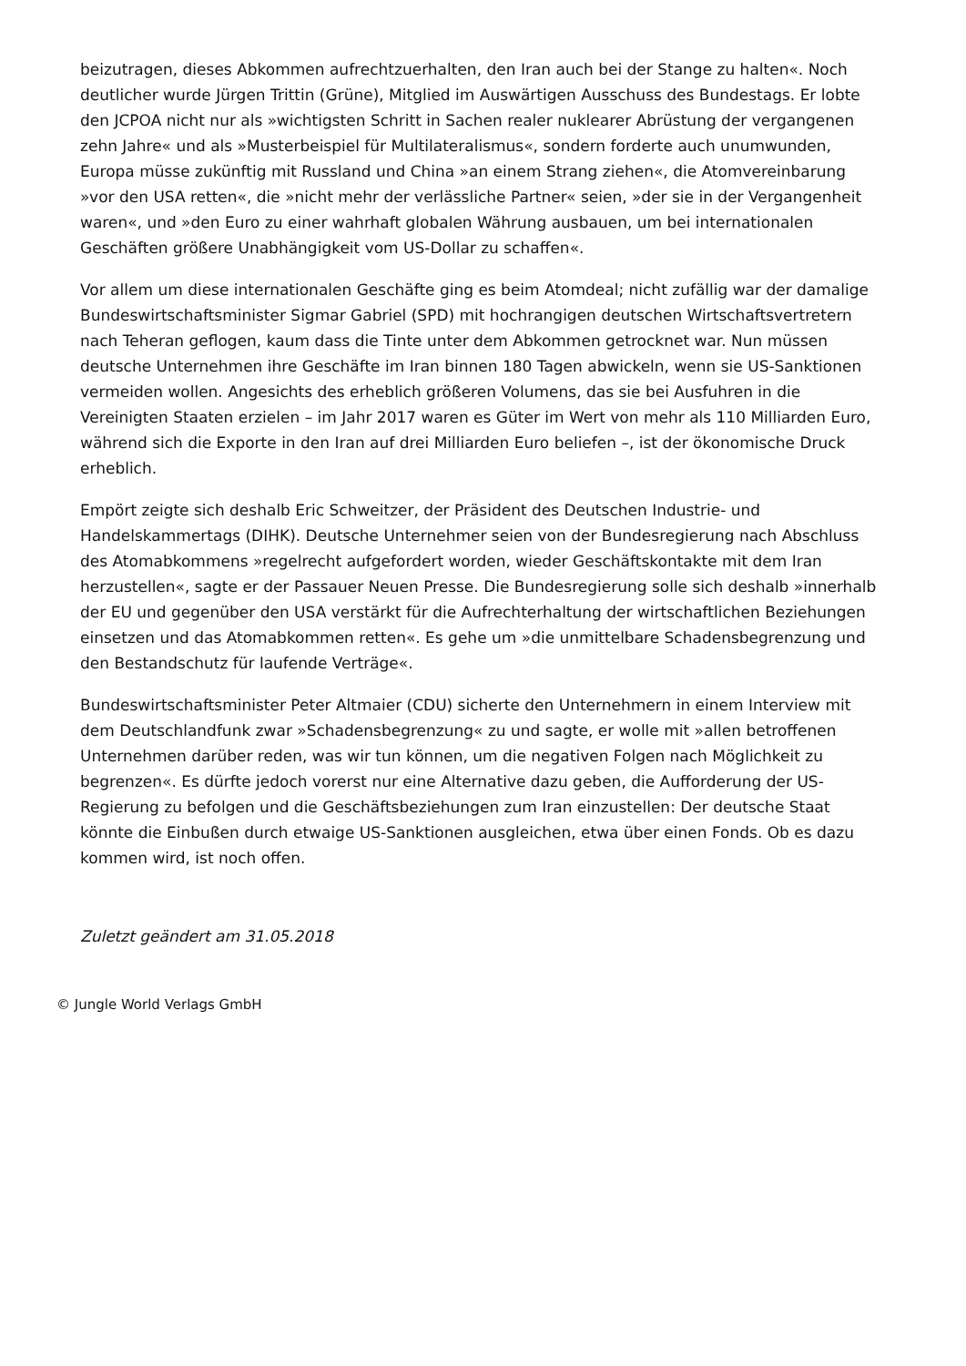beizutragen, dieses Abkommen aufrechtzuerhalten, den Iran auch bei der Stange zu halten«. Noch deutlicher wurde Jürgen Trittin (Grüne), Mitglied im Auswärtigen Ausschuss des Bundestags. Er lobte den JCPOA nicht nur als »wichtigsten Schritt in Sachen realer nuklearer Abrüstung der vergangenen zehn Jahre« und als »Musterbeispiel für Multilateralismus«, sondern forderte auch unumwunden, Europa müsse zukünftig mit Russland und China »an einem Strang ziehen«, die Atomvereinbarung »vor den USA retten«, die »nicht mehr der verlässliche Partner« seien, »der sie in der Vergangenheit waren«, und »den Euro zu einer wahrhaft globalen Währung ausbauen, um bei internationalen Geschäften größere Unabhängigkeit vom US-Dollar zu schaffen«.
Vor allem um diese internationalen Geschäfte ging es beim Atomdeal; nicht zufällig war der damalige Bundeswirtschaftsminister Sigmar Gabriel (SPD) mit hochrangigen deutschen Wirtschaftsvertretern nach Teheran geflogen, kaum dass die Tinte unter dem Abkommen getrocknet war. Nun müssen deutsche Unternehmen ihre Geschäfte im Iran binnen 180 Tagen abwickeln, wenn sie US-Sanktionen vermeiden wollen. Angesichts des erheblich größeren Volumens, das sie bei Ausfuhren in die Vereinigten Staaten erzielen – im Jahr 2017 waren es Güter im Wert von mehr als 110 Milliarden Euro, während sich die Exporte in den Iran auf drei Milliarden Euro beliefen –, ist der ökonomische Druck erheblich.
Empört zeigte sich deshalb Eric Schweitzer, der Präsident des Deutschen Industrie- und Handelskammertags (DIHK). Deutsche Unternehmer seien von der Bundesregierung nach Abschluss des Atomabkommens »regelrecht aufgefordert worden, wieder Geschäftskontakte mit dem Iran herzustellen«, sagte er der Passauer Neuen Presse. Die Bundesregierung solle sich deshalb »innerhalb der EU und gegenüber den USA verstärkt für die Aufrechterhaltung der wirtschaftlichen Beziehungen einsetzen und das Atomabkommen retten«. Es gehe um »die unmittelbare Schadensbegrenzung und den Bestandschutz für laufende Verträge«.
Bundeswirtschaftsminister Peter Altmaier (CDU) sicherte den Unternehmern in einem Interview mit dem Deutschlandfunk zwar »Schadensbegrenzung« zu und sagte, er wolle mit »allen betroffenen Unternehmen darüber reden, was wir tun können, um die negativen Folgen nach Möglichkeit zu begrenzen«. Es dürfte jedoch vorerst nur eine Alternative dazu geben, die Aufforderung der US-Regierung zu befolgen und die Geschäftsbeziehungen zum Iran einzustellen: Der deutsche Staat könnte die Einbußen durch etwaige US-Sanktionen ausgleichen, etwa über einen Fonds. Ob es dazu kommen wird, ist noch offen.
Zuletzt geändert am 31.05.2018
© Jungle World Verlags GmbH